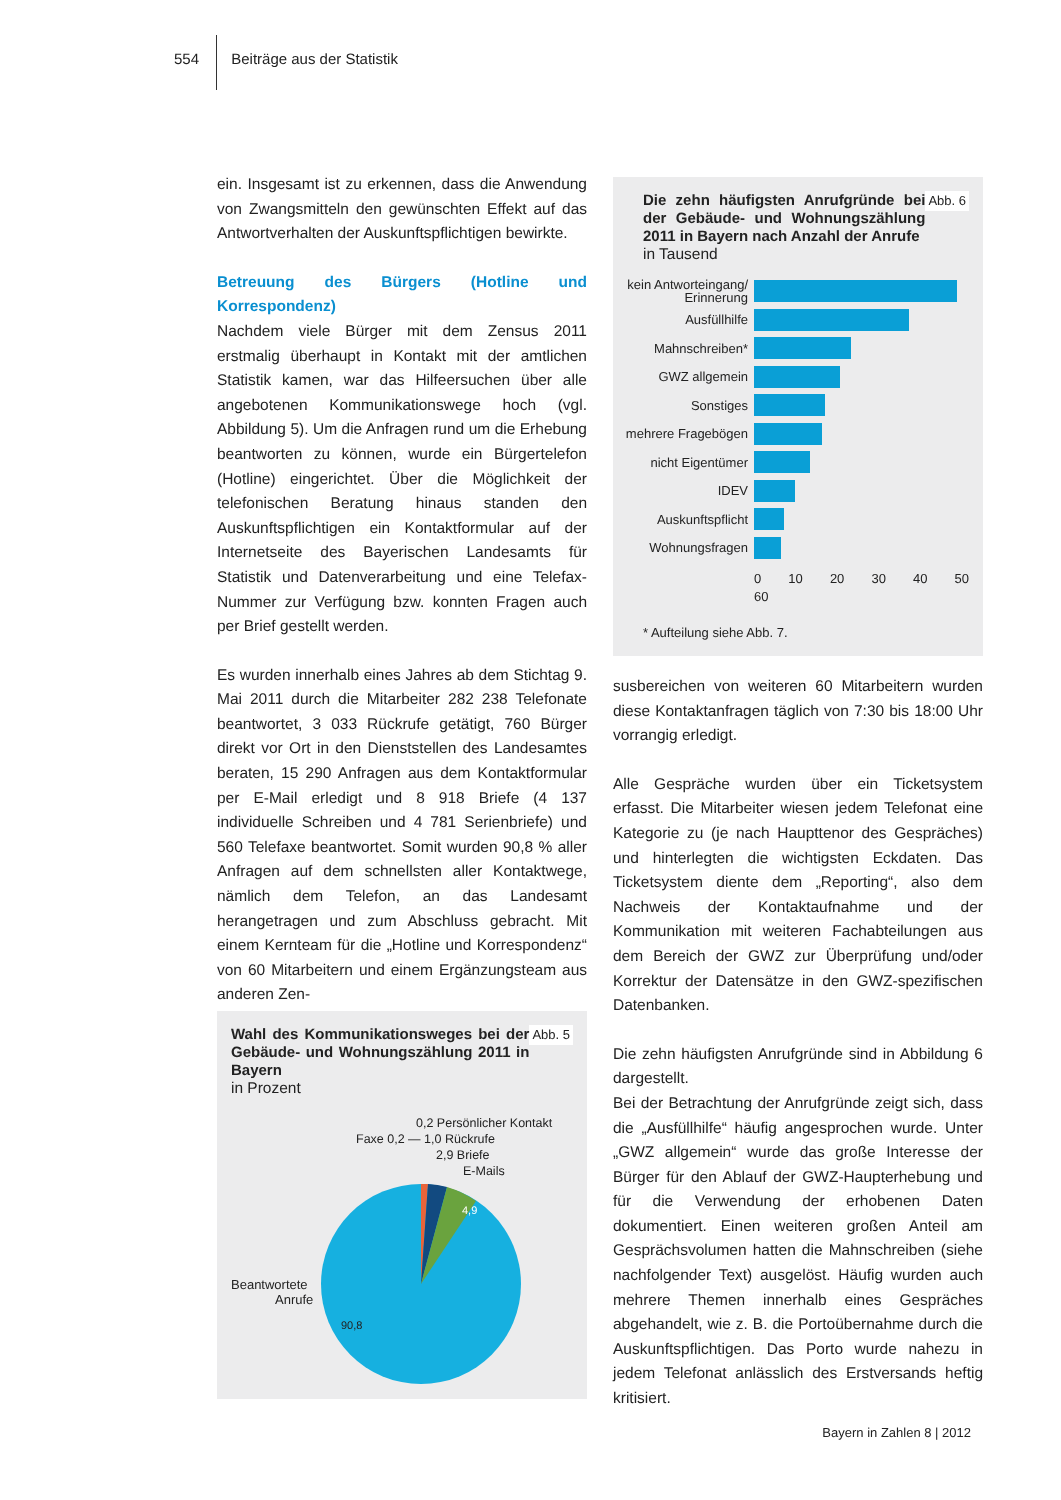554 Beiträge aus der Statistik
ein. Insgesamt ist zu erkennen, dass die Anwendung von Zwangsmitteln den gewünschten Effekt auf das Antwortverhalten der Auskunftspflichtigen bewirkte.
Betreuung des Bürgers (Hotline und Korrespondenz)
Nachdem viele Bürger mit dem Zensus 2011 erstmalig überhaupt in Kontakt mit der amtlichen Statistik kamen, war das Hilfeersuchen über alle angebotenen Kommunikationswege hoch (vgl. Abbildung 5). Um die Anfragen rund um die Erhebung beantworten zu können, wurde ein Bürgertelefon (Hotline) eingerichtet. Über die Möglichkeit der telefonischen Beratung hinaus standen den Auskunftspflichtigen ein Kontaktformular auf der Internetseite des Bayerischen Landesamts für Statistik und Datenverarbeitung und eine Telefax-Nummer zur Verfügung bzw. konnten Fragen auch per Brief gestellt werden.
Es wurden innerhalb eines Jahres ab dem Stichtag 9. Mai 2011 durch die Mitarbeiter 282 238 Telefonate beantwortet, 3 033 Rückrufe getätigt, 760 Bürger direkt vor Ort in den Dienststellen des Landesamtes beraten, 15 290 Anfragen aus dem Kontaktformular per E-Mail erledigt und 8 918 Briefe (4 137 individuelle Schreiben und 4 781 Serienbriefe) und 560 Telefaxe beantwortet. Somit wurden 90,8 % aller Anfragen auf dem schnellsten aller Kontaktwege, nämlich dem Telefon, an das Landesamt herangetragen und zum Abschluss gebracht. Mit einem Kernteam für die „Hotline und Korrespondenz“ von 60 Mitarbeitern und einem Ergänzungsteam aus anderen Zen-
Abb. 5 Wahl des Kommunikationsweges bei der Gebäude- und Wohnungszählung 2011 in Bayern
in Prozent
0,2 Persönlicher Kontakt
Faxe 0,2 — 1,0 Rückrufe
2,9 Briefe
E-Mails
Beantwortete
Anrufe
4,9
90,8
Abb. 6 Die zehn häufigsten Anrufgründe bei der Gebäude- und Wohnungszählung 2011 in Bayern nach Anzahl der Anrufe
in Tausend
kein Antworteingang/ Erinnerung
Ausfüllhilfe
Mahnschreiben*
GWZ allgemein
Sonstiges
mehrere Fragebögen
nicht Eigentümer
IDEV
Auskunftspflicht
Wohnungsfragen
0 10 20 30 40 50 60
* Aufteilung siehe Abb. 7.
susbereichen von weiteren 60 Mitarbeitern wurden diese Kontaktanfragen täglich von 7:30 bis 18:00 Uhr vorrangig erledigt.
Alle Gespräche wurden über ein Ticketsystem erfasst. Die Mitarbeiter wiesen jedem Telefonat eine Kategorie zu (je nach Haupttenor des Gespräches) und hinterlegten die wichtigsten Eckdaten. Das Ticketsystem diente dem „Reporting“, also dem Nachweis der Kontaktaufnahme und der Kommunikation mit weiteren Fachabteilungen aus dem Bereich der GWZ zur Überprüfung und/oder Korrektur der Datensätze in den GWZ-spezifischen Datenbanken.
Die zehn häufigsten Anrufgründe sind in Abbildung 6 dargestellt.
Bei der Betrachtung der Anrufgründe zeigt sich, dass die „Ausfüllhilfe“ häufig angesprochen wurde. Unter „GWZ allgemein“ wurde das große Interesse der Bürger für den Ablauf der GWZ-Haupterhebung und für die Verwendung der erhobenen Daten dokumentiert. Einen weiteren großen Anteil am Gesprächsvolumen hatten die Mahnschreiben (siehe nachfolgender Text) ausgelöst. Häufig wurden auch mehrere Themen innerhalb eines Gespräches abgehandelt, wie z. B. die Portoübernahme durch die Auskunftspflichtigen. Das Porto wurde nahezu in jedem Telefonat anlässlich des Erstversands heftig kritisiert.
Bayern in Zahlen 8 | 2012